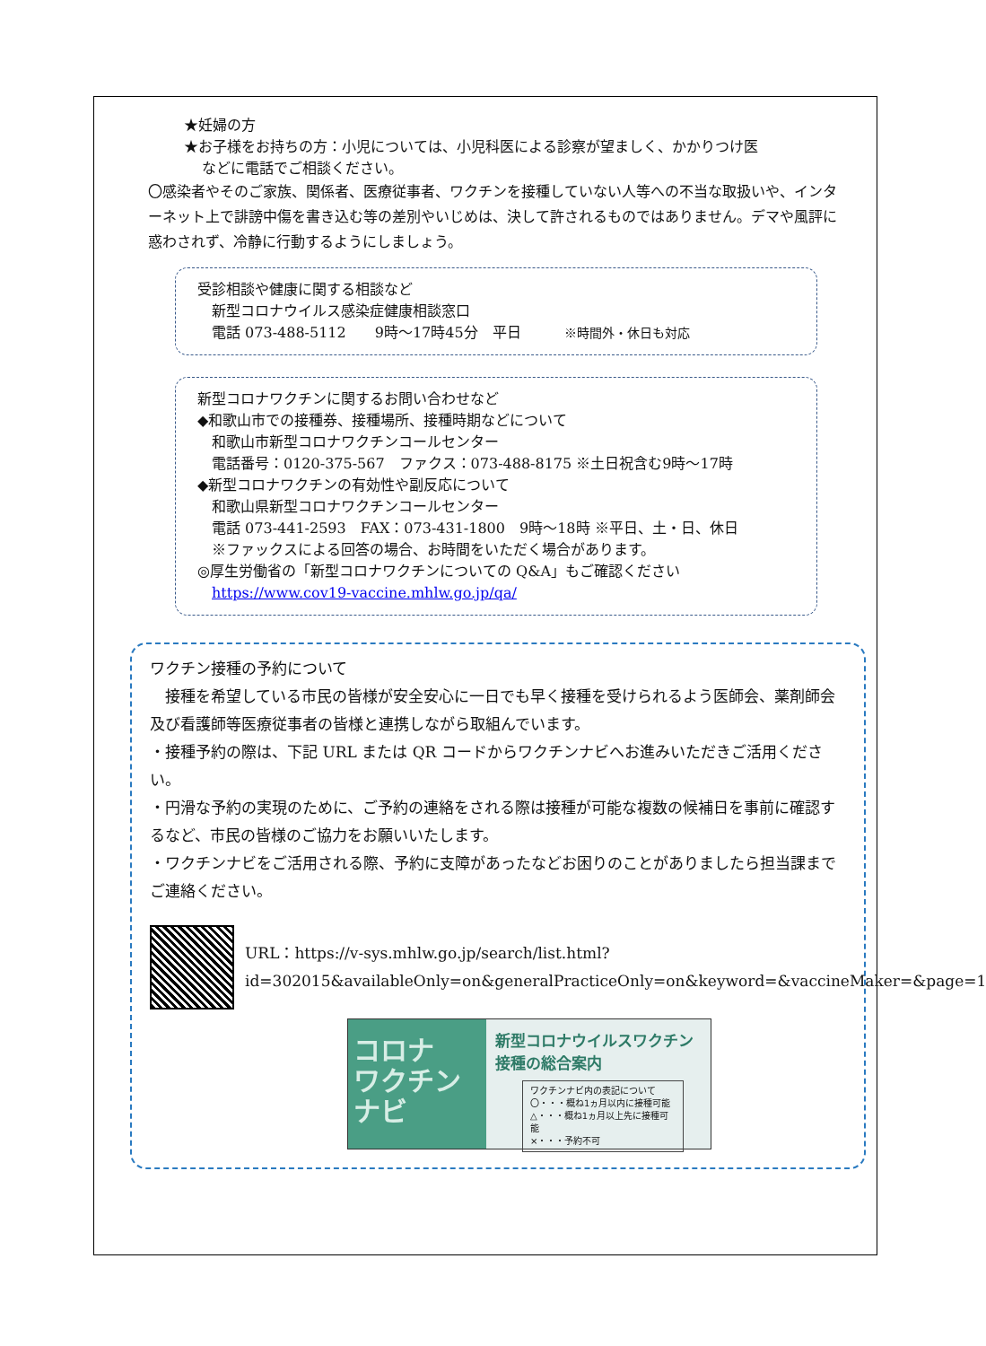★妊婦の方
★お子様をお持ちの方：小児については、小児科医による診察が望ましく、かかりつけ医
などに電話でご相談ください。
〇感染者やそのご家族、関係者、医療従事者、ワクチンを接種していない人等への不当な取扱いや、インターネット上で誹謗中傷を書き込む等の差別やいじめは、決して許されるものではありません。デマや風評に惑わされず、冷静に行動するようにしましょう。
受診相談や健康に関する相談など
　新型コロナウイルス感染症健康相談窓口
　電話 073-488-5112　　9時～17時45分　平日　　　※時間外・休日も対応
新型コロナワクチンに関するお問い合わせなど
◆和歌山市での接種券、接種場所、接種時期などについて
　和歌山市新型コロナワクチンコールセンター
　電話番号：0120-375-567　ファクス：073-488-8175 ※土日祝含む9時～17時
◆新型コロナワクチンの有効性や副反応について
　和歌山県新型コロナワクチンコールセンター
　電話 073-441-2593　FAX：073-431-1800　9時～18時 ※平日、土・日、休日
　※ファックスによる回答の場合、お時間をいただく場合があります。
◎厚生労働省の「新型コロナワクチンについての Q&A」もご確認ください
　https://www.cov19-vaccine.mhlw.go.jp/qa/
ワクチン接種の予約について
　接種を希望している市民の皆様が安全安心に一日でも早く接種を受けられるよう医師会、薬剤師会及び看護師等医療従事者の皆様と連携しながら取組んでいます。
・接種予約の際は、下記 URL または QR コードからワクチンナビへお進みいただきご活用ください。
・円滑な予約の実現のために、ご予約の連絡をされる際は接種が可能な複数の候補日を事前に確認するなど、市民の皆様のご協力をお願いいたします。
・ワクチンナビをご活用される際、予約に支障があったなどお困りのことがありましたら担当課までご連絡ください。
URL：https://v-sys.mhlw.go.jp/search/list.html?id=302015&availableOnly=on&generalPracticeOnly=on&keyword=&vaccineMaker=&page=1
コロナ
ワクチン
ナビ
新型コロナウイルスワクチン
接種の総合案内
ワクチンナビ内の表記について
〇・・・概ね1ヵ月以内に接種可能
△・・・概ね1ヵ月以上先に接種可能
×・・・予約不可